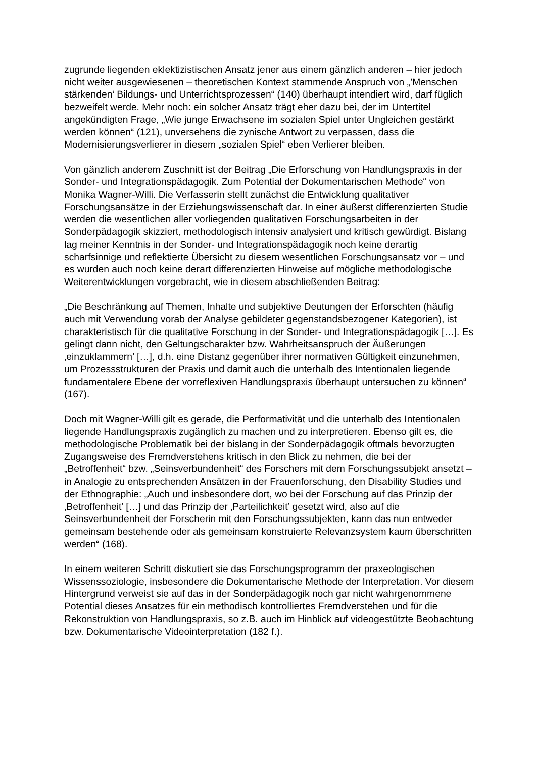zugrunde liegenden eklektizistischen Ansatz jener aus einem gänzlich anderen – hier jedoch nicht weiter ausgewiesenen – theoretischen Kontext stammende Anspruch von „’Menschen stärkenden’ Bildungs- und Unterrichtsprozessen“ (140) überhaupt intendiert wird, darf füglich bezweifelt werde. Mehr noch: ein solcher Ansatz trägt eher dazu bei, der im Untertitel angekündigten Frage, „Wie junge Erwachsene im sozialen Spiel unter Ungleichen gestärkt werden können“ (121), unversehens die zynische Antwort zu verpassen, dass die Modernisierungsverlierer in diesem „sozialen Spiel“ eben Verlierer bleiben.
Von gänzlich anderem Zuschnitt ist der Beitrag „Die Erforschung von Handlungspraxis in der Sonder- und Integrationspädagogik. Zum Potential der Dokumentarischen Methode“ von Monika Wagner-Willi. Die Verfasserin stellt zunächst die Entwicklung qualitativer Forschungsansätze in der Erziehungswissenschaft dar. In einer äußerst differenzierten Studie werden die wesentlichen aller vorliegenden qualitativen Forschungsarbeiten in der Sonderpädagogik skizziert, methodologisch intensiv analysiert und kritisch gewürdigt. Bislang lag meiner Kenntnis in der Sonder- und Integrationspädagogik noch keine derartig scharfsinnige und reflektierte Übersicht zu diesem wesentlichen Forschungsansatz vor – und es wurden auch noch keine derart differenzierten Hinweise auf mögliche methodologische Weiterentwicklungen vorgebracht, wie in diesem abschließenden Beitrag:
„Die Beschränkung auf Themen, Inhalte und subjektive Deutungen der Erforschten (häufig auch mit Verwendung vorab der Analyse gebildeter gegenstandsbezogener Kategorien), ist charakteristisch für die qualitative Forschung in der Sonder- und Integrationspädagogik […]. Es gelingt dann nicht, den Geltungscharakter bzw. Wahrheitsanspruch der Äußerungen ‚einzuklammern’ […], d.h. eine Distanz gegenüber ihrer normativen Gültigkeit einzunehmen, um Prozessstrukturen der Praxis und damit auch die unterhalb des Intentionalen liegende fundamentalere Ebene der vorreflexiven Handlungspraxis überhaupt untersuchen zu können“ (167).
Doch mit Wagner-Willi gilt es gerade, die Performativität und die unterhalb des Intentionalen liegende Handlungspraxis zugänglich zu machen und zu interpretieren. Ebenso gilt es, die methodologische Problematik bei der bislang in der Sonderpädagogik oftmals bevorzugten Zugangsweise des Fremdverstehens kritisch in den Blick zu nehmen, die bei der „Betroffenheit“ bzw. „Seinsverbundenheit“ des Forschers mit dem Forschungssubjekt ansetzt – in Analogie zu entsprechenden Ansätzen in der Frauenforschung, den Disability Studies und der Ethnographie: „Auch und insbesondere dort, wo bei der Forschung auf das Prinzip der ‚Betroffenheit’ […] und das Prinzip der ‚Parteilichkeit’ gesetzt wird, also auf die Seinsverbundenheit der Forscherin mit den Forschungssubjekten, kann das nun entweder gemeinsam bestehende oder als gemeinsam konstruierte Relevanzsystem kaum überschritten werden“ (168).
In einem weiteren Schritt diskutiert sie das Forschungsprogramm der praxeologischen Wissenssoziologie, insbesondere die Dokumentarische Methode der Interpretation. Vor diesem Hintergrund verweist sie auf das in der Sonderpädagogik noch gar nicht wahrgenommene Potential dieses Ansatzes für ein methodisch kontrolliertes Fremdverstehen und für die Rekonstruktion von Handlungspraxis, so z.B. auch im Hinblick auf videogestützte Beobachtung bzw. Dokumentarische Videointerpretation (182 f.).